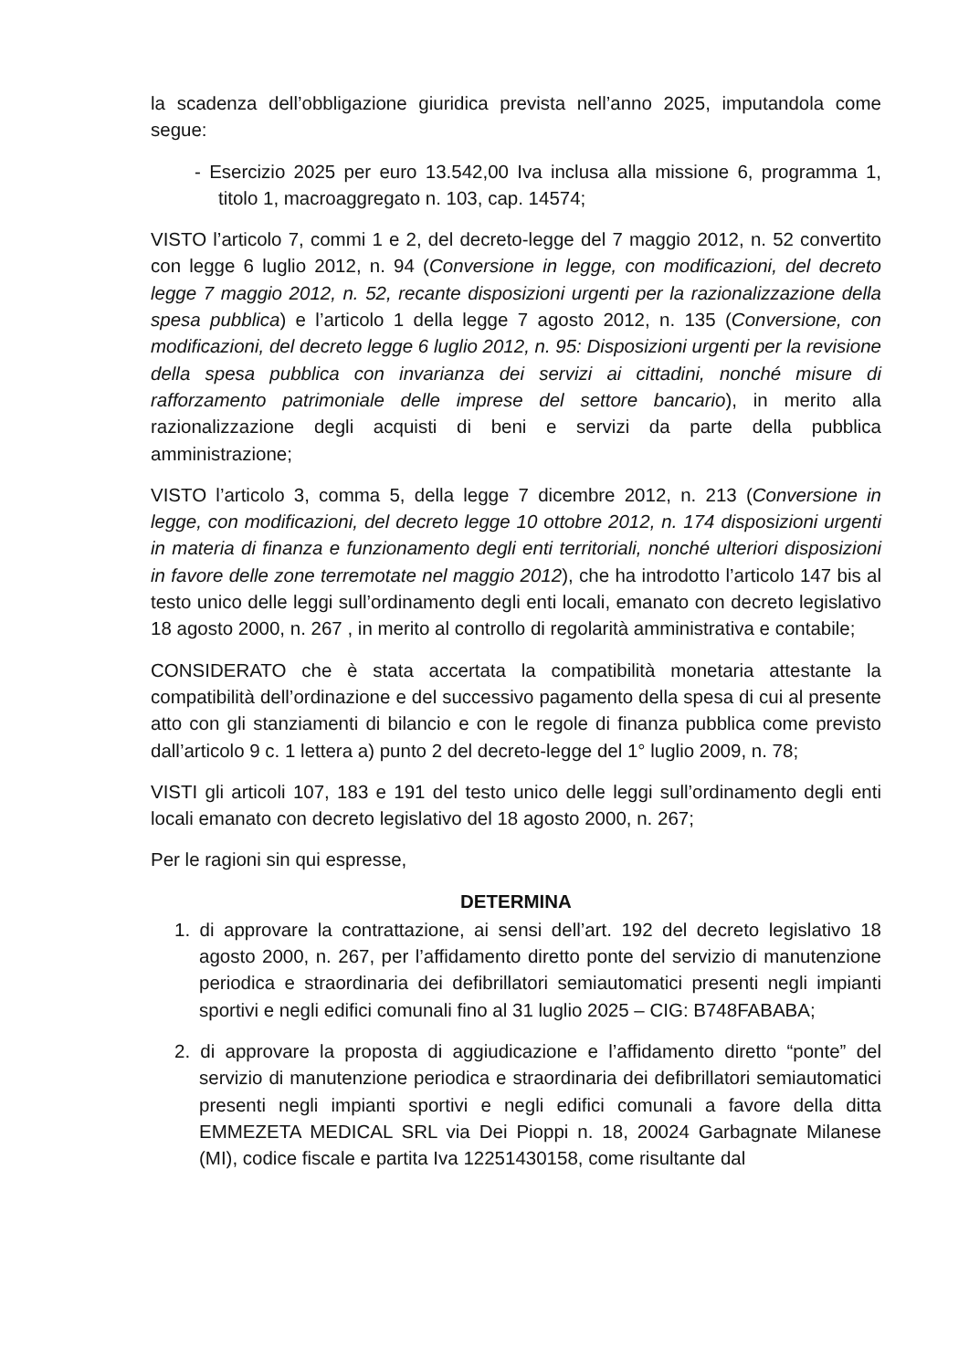la scadenza dell’obbligazione giuridica prevista nell’anno 2025, imputandola come segue:
- Esercizio 2025 per euro 13.542,00 Iva inclusa alla missione 6, programma 1, titolo 1, macroaggregato n. 103, cap. 14574;
VISTO l’articolo 7, commi 1 e 2, del decreto-legge del 7 maggio 2012, n. 52 convertito con legge 6 luglio 2012, n. 94 (Conversione in legge, con modificazioni, del decreto legge 7 maggio 2012, n. 52, recante disposizioni urgenti per la razionalizzazione della spesa pubblica) e l’articolo 1 della legge 7 agosto 2012, n. 135 (Conversione, con modificazioni, del decreto legge 6 luglio 2012, n. 95: Disposizioni urgenti per la revisione della spesa pubblica con invarianza dei servizi ai cittadini, nonché misure di rafforzamento patrimoniale delle imprese del settore bancario), in merito alla razionalizzazione degli acquisti di beni e servizi da parte della pubblica amministrazione;
VISTO l’articolo 3, comma 5, della legge 7 dicembre 2012, n. 213 (Conversione in legge, con modificazioni, del decreto legge 10 ottobre 2012, n. 174 disposizioni urgenti in materia di finanza e funzionamento degli enti territoriali, nonché ulteriori disposizioni in favore delle zone terremotate nel maggio 2012), che ha introdotto l’articolo 147 bis al testo unico delle leggi sull’ordinamento degli enti locali, emanato con decreto legislativo 18 agosto 2000, n. 267 , in merito al controllo di regolarità amministrativa e contabile;
CONSIDERATO che è stata accertata la compatibilità monetaria attestante la compatibilità dell’ordinazione e del successivo pagamento della spesa di cui al presente atto con gli stanziamenti di bilancio e con le regole di finanza pubblica come previsto dall’articolo 9 c. 1 lettera a) punto 2 del decreto-legge del 1° luglio 2009, n. 78;
VISTI gli articoli 107, 183 e 191 del testo unico delle leggi sull’ordinamento degli enti locali emanato con decreto legislativo del 18 agosto 2000, n. 267;
Per le ragioni sin qui espresse,
DETERMINA
1. di approvare la contrattazione, ai sensi dell’art. 192 del decreto legislativo 18 agosto 2000, n. 267, per l’affidamento diretto ponte del servizio di manutenzione periodica e straordinaria dei defibrillatori semiautomatici presenti negli impianti sportivi e negli edifici comunali fino al 31 luglio 2025 – CIG: B748FABABA;
2. di approvare la proposta di aggiudicazione e l’affidamento diretto “ponte” del servizio di manutenzione periodica e straordinaria dei defibrillatori semiautomatici presenti negli impianti sportivi e negli edifici comunali a favore della ditta EMMEZETA MEDICAL SRL via Dei Pioppi n. 18, 20024 Garbagnate Milanese (MI), codice fiscale e partita Iva 12251430158, come risultante dal